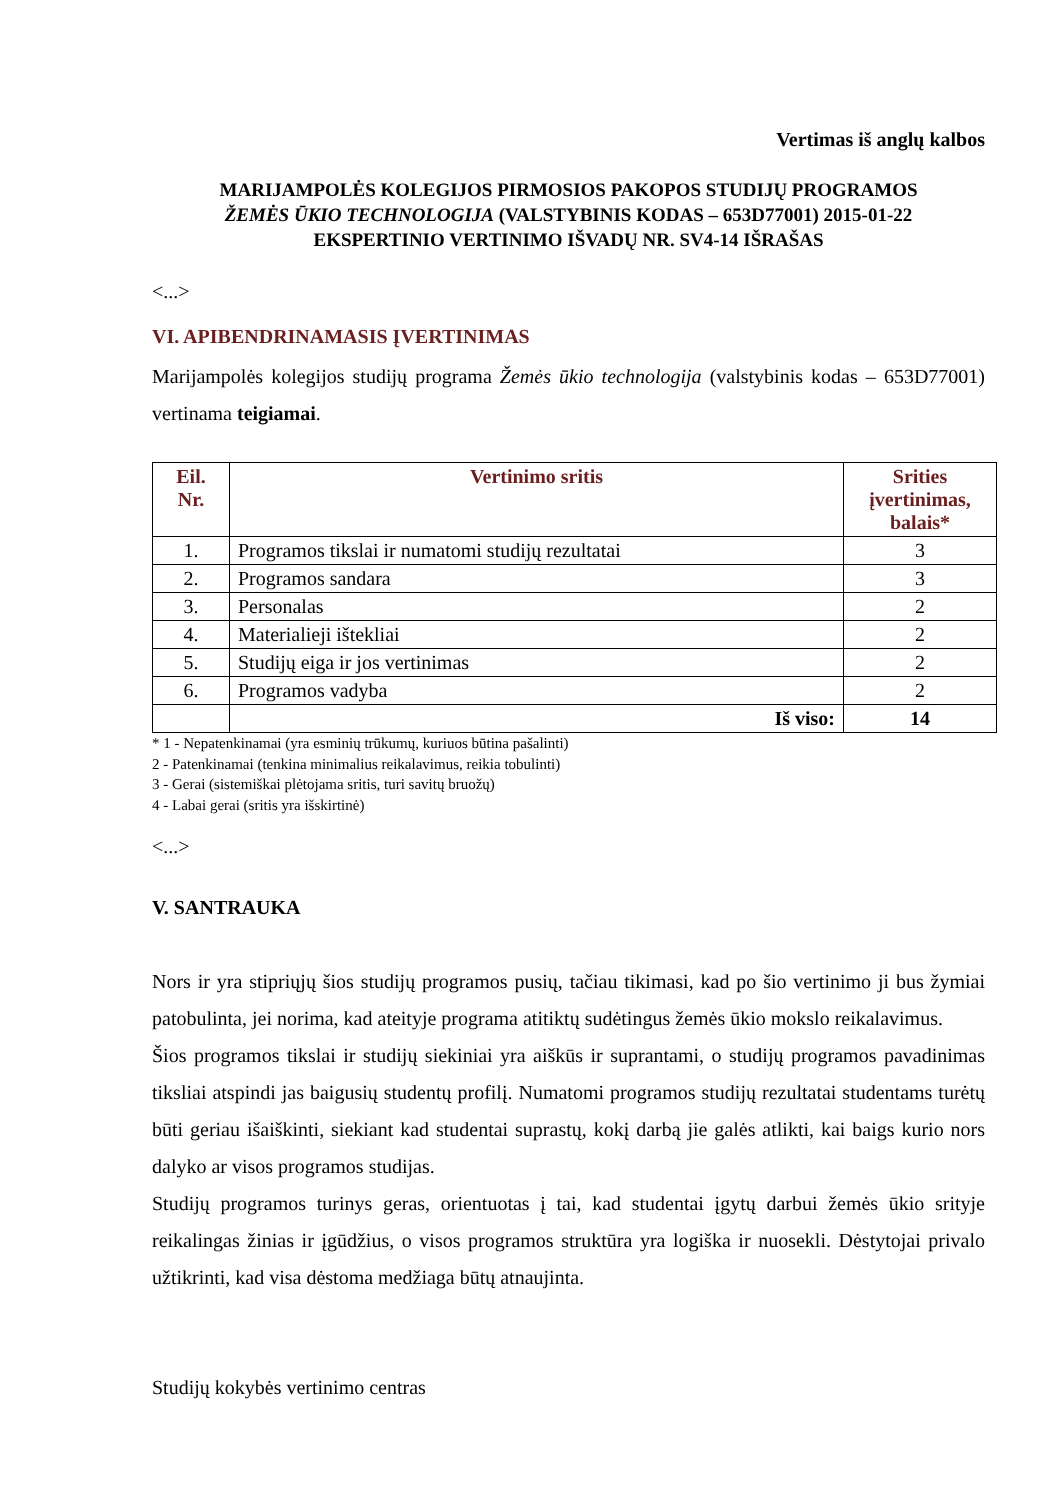Vertimas iš anglų kalbos
MARIJAMPOLĖS KOLEGIJOS PIRMOSIOS PAKOPOS STUDIJŲ PROGRAMOS
ŽEMĖS ŪKIO TECHNOLOGIJA (VALSTYBINIS KODAS – 653D77001) 2015-01-22
EKSPERTINIO VERTINIMO IŠVADŲ NR. SV4-14 IŠRAŠAS
<...>
VI. APIBENDRINAMASIS ĮVERTINIMAS
Marijampolės kolegijos studijų programa Žemės ūkio technologija (valstybinis kodas – 653D77001) vertinama teigiamai.
| Eil. Nr. | Vertinimo sritis | Srities įvertinimas, balais* |
| --- | --- | --- |
| 1. | Programos tikslai ir numatomi studijų rezultatai | 3 |
| 2. | Programos sandara | 3 |
| 3. | Personalas | 2 |
| 4. | Materialieji ištekliai | 2 |
| 5. | Studijų eiga ir jos vertinimas | 2 |
| 6. | Programos vadyba | 2 |
| | Iš viso: | 14 |
* 1 - Nepatenkinamai (yra esminių trūkumų, kuriuos būtina pašalinti)
2 - Patenkinamai (tenkina minimalius reikalavimus, reikia tobulinti)
3 - Gerai (sistemiškai plėtojama sritis, turi savitų bruožų)
4 - Labai gerai (sritis yra išskirtinė)
<...>
V. SANTRAUKA
Nors ir yra stipriųjų šios studijų programos pusių, tačiau tikimasi, kad po šio vertinimo ji bus žymiai patobulinta, jei norima, kad ateityje programa atitiktų sudėtingus žemės ūkio mokslo reikalavimus.
Šios programos tikslai ir studijų siekiniai yra aiškūs ir suprantami, o studijų programos pavadinimas tiksliai atspindi jas baigusių studentų profilį. Numatomi programos studijų rezultatai studentams turėtų būti geriau išaiškinti, siekiant kad studentai suprastų, kokį darbą jie galės atlikti, kai baigs kurio nors dalyko ar visos programos studijas.
Studijų programos turinys geras, orientuotas į tai, kad studentai įgytų darbui žemės ūkio srityje reikalingas žinias ir įgūdžius, o visos programos struktūra yra logiška ir nuosekli. Dėstytojai privalo užtikrinti, kad visa dėstoma medžiaga būtų atnaujinta.
Studijų kokybės vertinimo centras